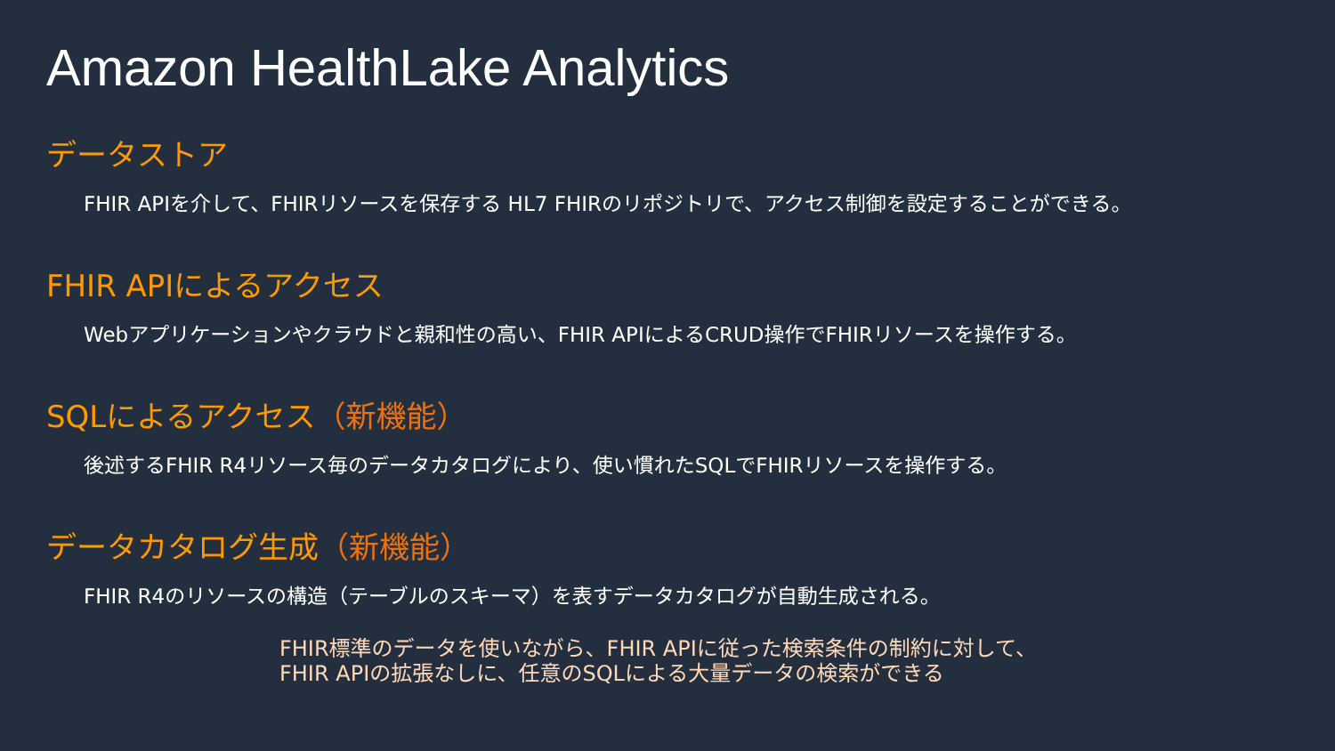Amazon HealthLake Analytics
データストア
FHIR APIを介して、FHIRリソースを保存する HL7 FHIRのリポジトリで、アクセス制御を設定することができる。
FHIR APIによるアクセス
Webアプリケーションやクラウドと親和性の高い、FHIR APIによるCRUD操作でFHIRリソースを操作する。
SQLによるアクセス（新機能）
後述するFHIR R4リソース毎のデータカタログにより、使い慣れたSQLでFHIRリソースを操作する。
データカタログ生成（新機能）
FHIR R4のリソースの構造（テーブルのスキーマ）を表すデータカタログが自動生成される。
FHIR標準のデータを使いながら、FHIR APIに従った検索条件の制約に対して、FHIR APIの拡張なしに、任意のSQLによる大量データの検索ができる